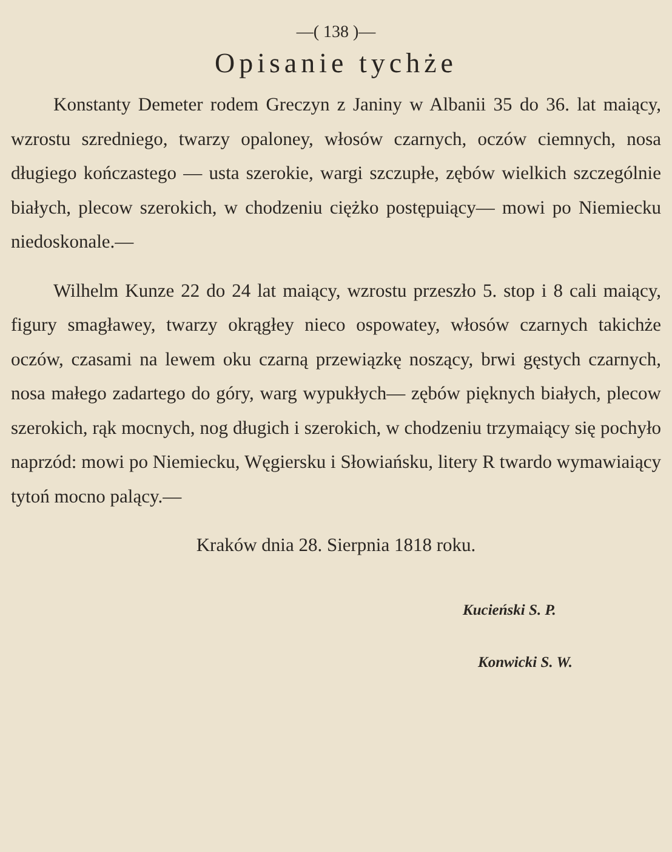—( 138 )—
Opisanie tychże
Konstanty Demeter rodem Greczyn z Janiny w Albanii 35 do 36. lat maiący, wzrostu szredniego, twarzy opaloney, włosów czarnych, oczów ciemnych, nosa długiego kończastego — usta szerokie, wargi szczupłe, zębów wielkich szczególnie białych, plecow szerokich, w chodzeniu ciężko postępuiący— mowi po Niemiecku niedoskonale.—
Wilhelm Kunze 22 do 24 lat maiący, wzrostu przeszło 5. stop i 8 cali maiący, figury smagławey, twarzy okrągłey nieco ospowatey, włosów czarnych takichże oczów, czasami na lewem oku czarną przewiązkę noszący, brwi gęstych czarnych, nosa małego zadartego do góry, warg wypukłych— zębów pięknych białych, plecow szerokich, rąk mocnych, nog długich i szerokich, w chodzeniu trzymaiący się pochyło naprzód: mowi po Niemiecku, Węgiersku i Słowiańsku, litery R twardo wymawiaiący tytoń mocno palący.—
Kraków dnia 28. Sierpnia 1818 roku.
Kucieński S. P.
Konwicki S. W.